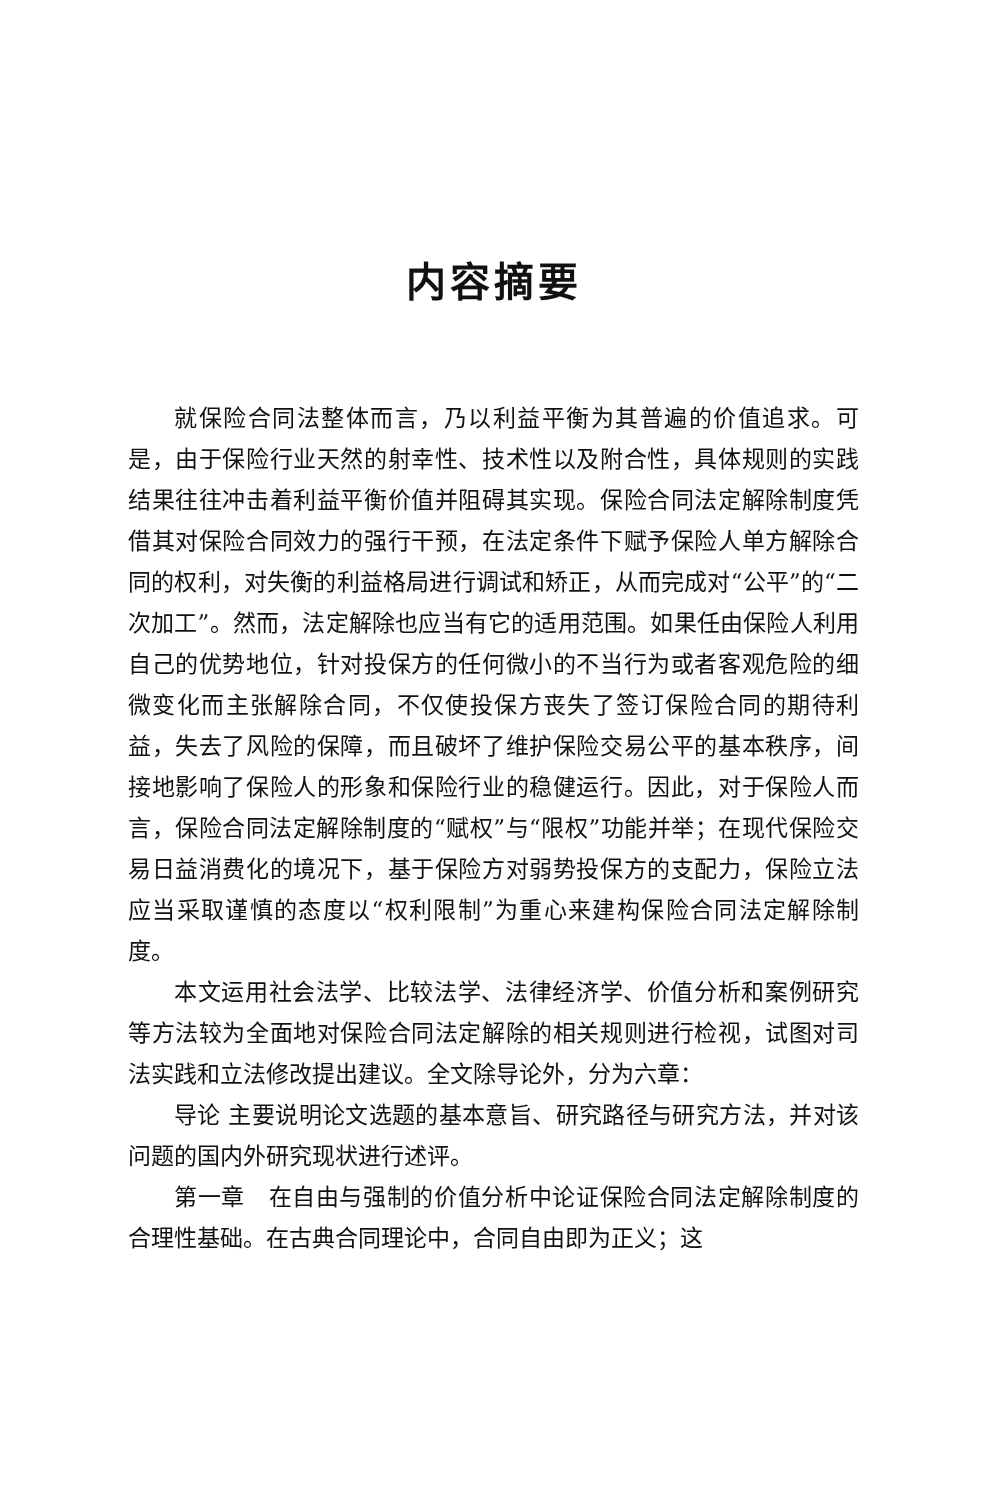内容摘要
就保险合同法整体而言，乃以利益平衡为其普遍的价值追求。可是，由于保险行业天然的射幸性、技术性以及附合性，具体规则的实践结果往往冲击着利益平衡价值并阻碍其实现。保险合同法定解除制度凭借其对保险合同效力的强行干预，在法定条件下赋予保险人单方解除合同的权利，对失衡的利益格局进行调试和矫正，从而完成对“公平”的“二次加工”。然而，法定解除也应当有它的适用范围。如果任由保险人利用自己的优势地位，针对投保方的任何微小的不当行为或者客观危险的细微变化而主张解除合同，不仅使投保方丧失了签订保险合同的期待利益，失去了风险的保障，而且破坏了维护保险交易公平的基本秩序，间接地影响了保险人的形象和保险行业的稳健运行。因此，对于保险人而言，保险合同法定解除制度的“赋权”与“限权”功能并举；在现代保险交易日益消费化的境况下，基于保险方对弱势投保方的支配力，保险立法应当采取谨慎的态度以“权利限制”为重心来建构保险合同法定解除制度。
本文运用社会法学、比较法学、法律经济学、价值分析和案例研究等方法较为全面地对保险合同法定解除的相关规则进行检视，试图对司法实践和立法修改提出建议。全文除导论外，分为六章：
导论 主要说明论文选题的基本意旨、研究路径与研究方法，并对该问题的国内外研究现状进行述评。
第一章　在自由与强制的价值分析中论证保险合同法定解除制度的合理性基础。在古典合同理论中，合同自由即为正义；这